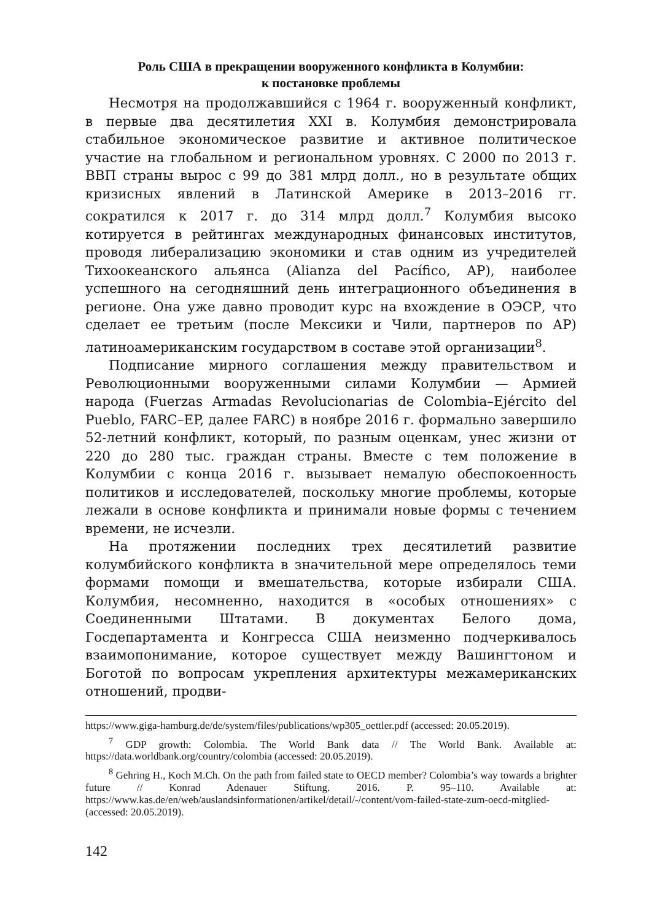Роль США в прекращении вооруженного конфликта в Колумбии:
к постановке проблемы
Несмотря на продолжавшийся с 1964 г. вооруженный конфликт, в первые два десятилетия XXI в. Колумбия демонстрировала стабильное экономическое развитие и активное политическое участие на глобальном и региональном уровнях. С 2000 по 2013 г. ВВП страны вырос с 99 до 381 млрд долл., но в результате общих кризисных явлений в Латинской Америке в 2013–2016 гг. сократился к 2017 г. до 314 млрд долл.<sup>7</sup> Колумбия высоко котируется в рейтингах международных финансовых институтов, проводя либерализацию экономики и став одним из учредителей Тихоокеанского альянса (Alianza del Pacífico, AP), наиболее успешного на сегодняшний день интеграционного объединения в регионе. Она уже давно проводит курс на вхождение в ОЭСР, что сделает ее третьим (после Мексики и Чили, партнеров по AP) латиноамериканским государством в составе этой организации<sup>8</sup>.
Подписание мирного соглашения между правительством и Революционными вооруженными силами Колумбии — Армией народа (Fuerzas Armadas Revolucionarias de Colombia–Ejército del Pueblo, FARC–EP, далее FARC) в ноябре 2016 г. формально завершило 52-летний конфликт, который, по разным оценкам, унес жизни от 220 до 280 тыс. граждан страны. Вместе с тем положение в Колумбии с конца 2016 г. вызывает немалую обеспокоенность политиков и исследователей, поскольку многие проблемы, которые лежали в основе конфликта и принимали новые формы с течением времени, не исчезли.
На протяжении последних трех десятилетий развитие колумбийского конфликта в значительной мере определялось теми формами помощи и вмешательства, которые избирали США. Колумбия, несомненно, находится в «особых отношениях» с Соединенными Штатами. В документах Белого дома, Госдепартамента и Конгресса США неизменно подчеркивалось взаимопонимание, которое существует между Вашингтоном и Боготой по вопросам укрепления архитектуры межамериканских отношений, продви-
https://www.giga-hamburg.de/de/system/files/publications/wp305_oettler.pdf (accessed: 20.05.2019).
<sup>7</sup> GDP growth: Colombia. The World Bank data // The World Bank. Available at: https://data.worldbank.org/country/colombia (accessed: 20.05.2019).
<sup>8</sup> Gehring H., Koch M.Ch. On the path from failed state to OECD member? Colombia’s way towards a brighter future // Konrad Adenauer Stiftung. 2016. P. 95–110. Available at: https://www.kas.de/en/web/auslandsinformationen/artikel/detail/-/content/vom-failed-state-zum-oecd-mitglied- (accessed: 20.05.2019).
142